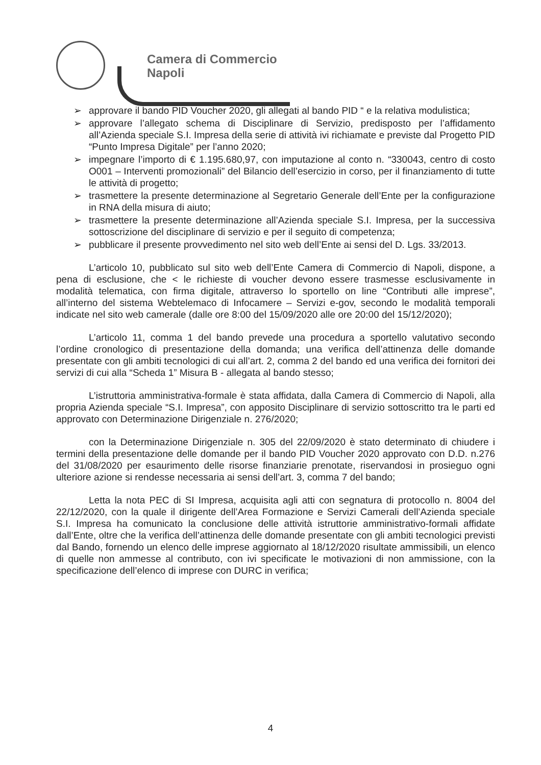Camera di Commercio
Napoli
➢ approvare il bando PID Voucher 2020, gli allegati al bando PID “ e la relativa modulistica;
➢ approvare l’allegato schema di Disciplinare di Servizio, predisposto per l’affidamento all’Azienda speciale S.I. Impresa della serie di attività ivi richiamate e previste dal Progetto PID “Punto Impresa Digitale” per l’anno 2020;
➢ impegnare l’importo di € 1.195.680,97, con imputazione al conto n. “330043, centro di costo O001 – Interventi promozionali” del Bilancio dell’esercizio in corso, per il finanziamento di tutte le attività di progetto;
➢ trasmettere la presente determinazione al Segretario Generale dell’Ente per la configurazione in RNA della misura di aiuto;
➢ trasmettere la presente determinazione all’Azienda speciale S.I. Impresa, per la successiva sottoscrizione del disciplinare di servizio e per il seguito di competenza;
➢ pubblicare il presente provvedimento nel sito web dell’Ente ai sensi del D. Lgs. 33/2013.
L’articolo 10, pubblicato sul sito web dell’Ente Camera di Commercio di Napoli, dispone, a pena di esclusione, che < le richieste di voucher devono essere trasmesse esclusivamente in modalità telematica, con firma digitale, attraverso lo sportello on line “Contributi alle imprese”, all’interno del sistema Webtelemaco di Infocamere – Servizi e-gov, secondo le modalità temporali indicate nel sito web camerale (dalle ore 8:00 del 15/09/2020 alle ore 20:00 del 15/12/2020);
L’articolo 11, comma 1 del bando prevede una procedura a sportello valutativo secondo l’ordine cronologico di presentazione della domanda; una verifica dell’attinenza delle domande presentate con gli ambiti tecnologici di cui all’art. 2, comma 2 del bando ed una verifica dei fornitori dei servizi di cui alla “Scheda 1” Misura B - allegata al bando stesso;
L’istruttoria amministrativa-formale è stata affidata, dalla Camera di Commercio di Napoli, alla propria Azienda speciale “S.I. Impresa”, con apposito Disciplinare di servizio sottoscritto tra le parti ed approvato con Determinazione Dirigenziale n. 276/2020;
con la Determinazione Dirigenziale n. 305 del 22/09/2020 è stato determinato di chiudere i termini della presentazione delle domande per il bando PID Voucher 2020 approvato con D.D. n.276 del 31/08/2020 per esaurimento delle risorse finanziarie prenotate, riservandosi in prosieguo ogni ulteriore azione si rendesse necessaria ai sensi dell’art. 3, comma 7 del bando;
Letta la nota PEC di SI Impresa, acquisita agli atti con segnatura di protocollo n. 8004 del 22/12/2020, con la quale il dirigente dell’Area Formazione e Servizi Camerali dell’Azienda speciale S.I. Impresa ha comunicato la conclusione delle attività istruttorie amministrativo-formali affidate dall’Ente, oltre che la verifica dell’attinenza delle domande presentate con gli ambiti tecnologici previsti dal Bando, fornendo un elenco delle imprese aggiornato al 18/12/2020 risultate ammissibili, un elenco di quelle non ammesse al contributo, con ivi specificate le motivazioni di non ammissione, con la specificazione dell’elenco di imprese con DURC in verifica;
4